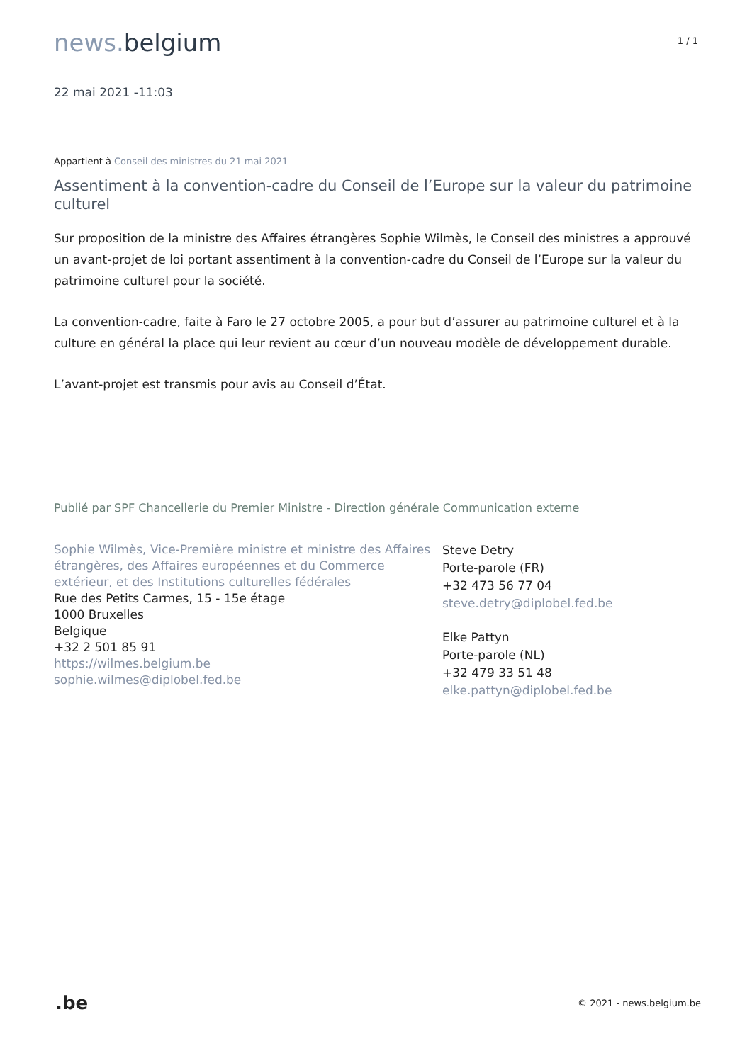news. belgium
1 / 1
22 mai 2021 -11:03
Appartient à Conseil des ministres du 21 mai 2021
Assentiment à la convention-cadre du Conseil de l’Europe sur la valeur du patrimoine culturel
Sur proposition de la ministre des Affaires étrangères Sophie Wilmès, le Conseil des ministres a approuvé un avant-projet de loi portant assentiment à la convention-cadre du Conseil de l’Europe sur la valeur du patrimoine culturel pour la société.
La convention-cadre, faite à Faro le 27 octobre 2005, a pour but d’assurer au patrimoine culturel et à la culture en général la place qui leur revient au cœur d’un nouveau modèle de développement durable.
L’avant-projet est transmis pour avis au Conseil d’État.
Publié par SPF Chancellerie du Premier Ministre - Direction générale Communication externe
Sophie Wilmès, Vice-Première ministre et ministre des Affaires étrangères, des Affaires européennes et du Commerce extérieur, et des Institutions culturelles fédérales
Rue des Petits Carmes, 15 - 15e étage
1000 Bruxelles
Belgique
+32 2 501 85 91
https://wilmes.belgium.be
sophie.wilmes@diplobel.fed.be
Steve Detry
Porte-parole (FR)
+32 473 56 77 04
steve.detry@diplobel.fed.be
Elke Pattyn
Porte-parole (NL)
+32 479 33 51 48
elke.pattyn@diplobel.fed.be
.be © 2021 - news.belgium.be